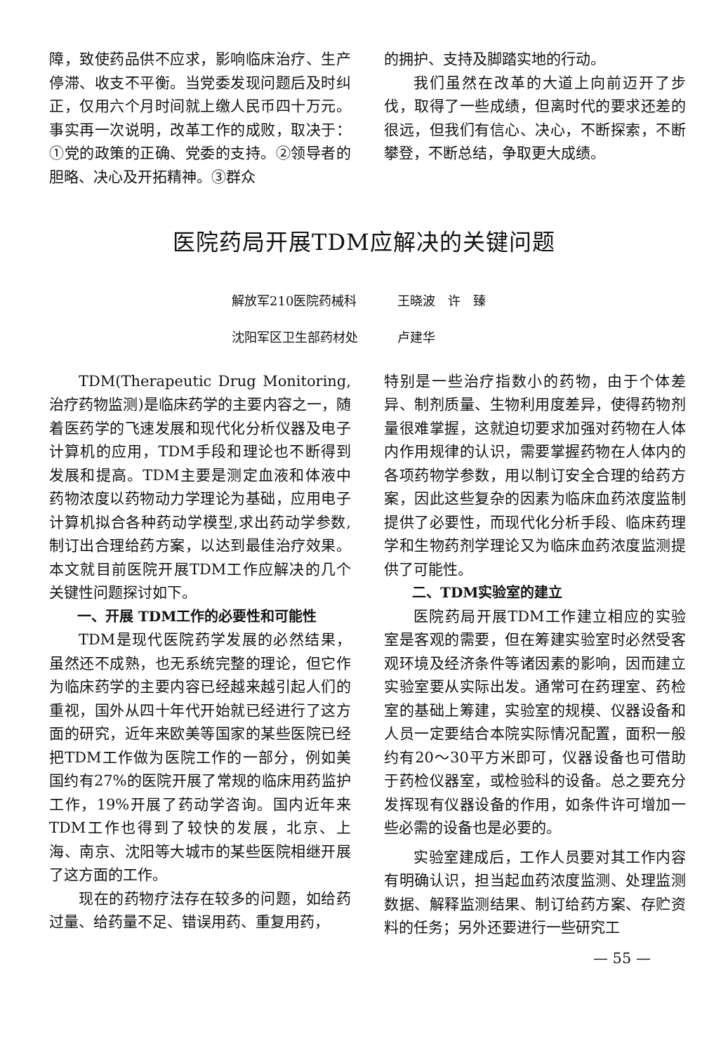障，致使药品供不应求，影响临床治疗、生产停滞、收支不平衡。当党委发现问题后及时纠正，仅用六个月时间就上缴人民币四十万元。事实再一次说明，改革工作的成败，取决于：①党的政策的正确、党委的支持。②领导者的胆略、决心及开拓精神。③群众
的拥护、支持及脚踏实地的行动。
我们虽然在改革的大道上向前迈开了步伐，取得了一些成绩，但离时代的要求还差的很远，但我们有信心、决心，不断探索，不断攀登，不断总结，争取更大成绩。
医院药局开展TDM应解决的关键问题
解放军210医院药械科 王晓波　许　臻
沈阳军区卫生部药材处 卢建华
TDM(Therapeutic Drug Monitoring,治疗药物监测)是临床药学的主要内容之一，随着医药学的飞速发展和现代化分析仪器及电子计算机的应用，TDM手段和理论也不断得到发展和提高。TDM主要是测定血液和体液中药物浓度以药物动力学理论为基础，应用电子计算机拟合各种药动学模型,求出药动学参数,制订出合理给药方案，以达到最佳治疗效果。本文就目前医院开展TDM工作应解决的几个关键性问题探讨如下。
一、开展 TDM工作的必要性和可能性
TDM是现代医院药学发展的必然结果，虽然还不成熟，也无系统完整的理论，但它作为临床药学的主要内容已经越来越引起人们的重视，国外从四十年代开始就已经进行了这方面的研究，近年来欧美等国家的某些医院已经把TDM工作做为医院工作的一部分，例如美国约有27%的医院开展了常规的临床用药监护工作，19%开展了药动学咨询。国内近年来TDM工作也得到了较快的发展，北京、上海、南京、沈阳等大城市的某些医院相继开展了这方面的工作。
现在的药物疗法存在较多的问题，如给药过量、给药量不足、错误用药、重复用药，
特别是一些治疗指数小的药物，由于个体差异、制剂质量、生物利用度差异，使得药物剂量很难掌握，这就迫切要求加强对药物在人体内作用规律的认识，需要掌握药物在人体内的各项药物学参数，用以制订安全合理的给药方案，因此这些复杂的因素为临床血药浓度监制提供了必要性，而现代化分析手段、临床药理学和生物药剂学理论又为临床血药浓度监测提供了可能性。
二、TDM实验室的建立
医院药局开展TDM工作建立相应的实验室是客观的需要，但在筹建实验室时必然受客观环境及经济条件等诸因素的影响，因而建立实验室要从实际出发。通常可在药理室、药检室的基础上筹建，实验室的规模、仪器设备和人员一定要结合本院实际情况配置，面积一般约有20～30平方米即可，仪器设备也可借助于药检仪器室，或检验科的设备。总之要充分发挥现有仪器设备的作用，如条件许可增加一些必需的设备也是必要的。
实验室建成后，工作人员要对其工作内容有明确认识，担当起血药浓度监测、处理监测数据、解释监测结果、制订给药方案、存贮资料的任务；另外还要进行一些研究工
— 55 —